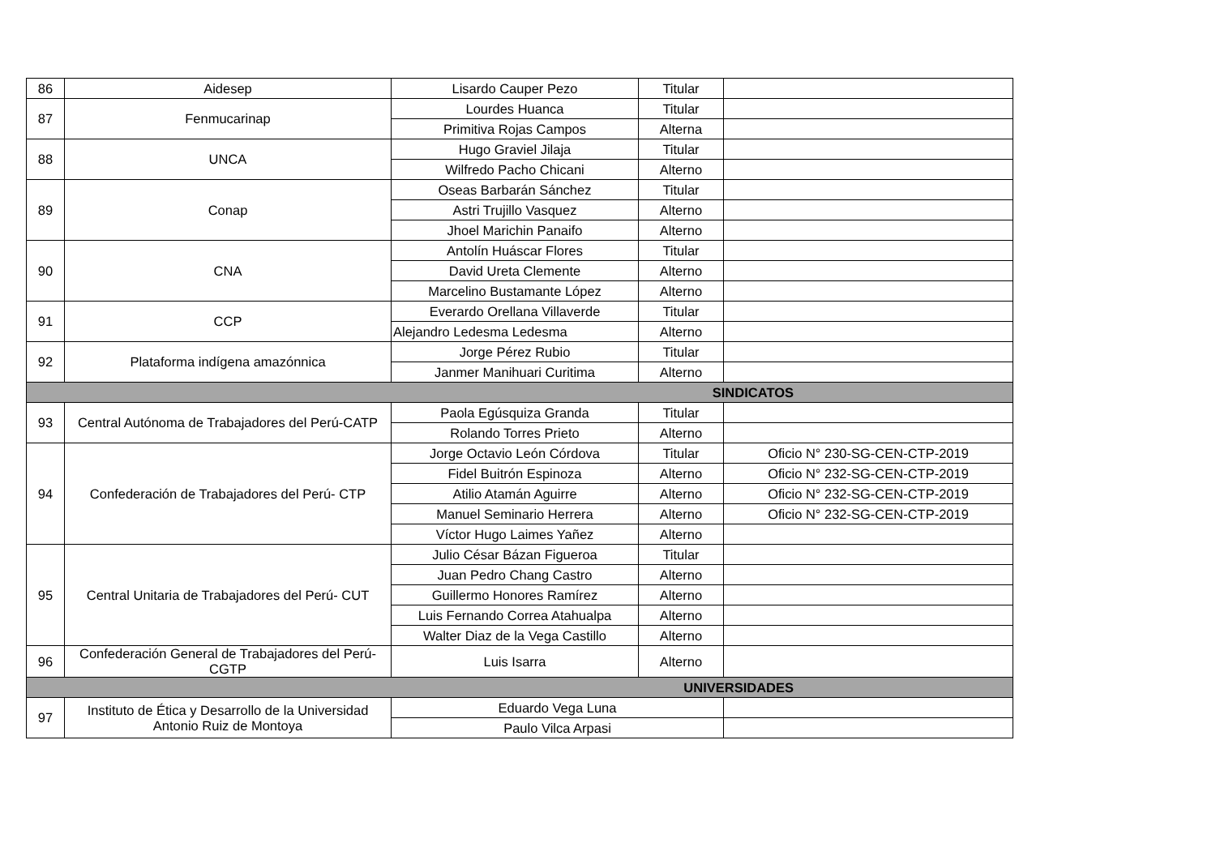| 86 | Aidesep | Lisardo Cauper Pezo | Titular | |
| 87 | Fenmucarinap | Lourdes Huanca | Titular | |
| | | Primitiva Rojas Campos | Alterna | |
| 88 | UNCA | Hugo Graviel Jilaja | Titular | |
| | | Wilfredo Pacho Chicani | Alterno | |
| 89 | Conap | Oseas Barbarán Sánchez | Titular | |
| | | Astri Trujillo Vasquez | Alterno | |
| | | Jhoel Marichin Panaifo | Alterno | |
| 90 | CNA | Antolín Huáscar Flores | Titular | |
| | | David Ureta Clemente | Alterno | |
| | | Marcelino Bustamante López | Alterno | |
| 91 | CCP | Everardo Orellana Villaverde | Titular | |
| | | Alejandro Ledesma Ledesma | Alterno | |
| 92 | Plataforma indígena amazónnica | Jorge Pérez Rubio | Titular | |
| | | Janmer Manihuari Curitima | Alterno | |
| SINDICATOS | | | | |
| 93 | Central Autónoma de Trabajadores del Perú-CATP | Paola Egúsquiza Granda | Titular | |
| | | Rolando Torres Prieto | Alterno | |
| 94 | Confederación de Trabajadores del Perú- CTP | Jorge Octavio León Córdova | Titular | Oficio N° 230-SG-CEN-CTP-2019 |
| | | Fidel Buitrón Espinoza | Alterno | Oficio N° 232-SG-CEN-CTP-2019 |
| | | Atilio Atamán Aguirre | Alterno | Oficio N° 232-SG-CEN-CTP-2019 |
| | | Manuel Seminario Herrera | Alterno | Oficio N° 232-SG-CEN-CTP-2019 |
| | | Víctor Hugo Laimes Yañez | Alterno | |
| 95 | Central Unitaria de Trabajadores del Perú- CUT | Julio César Bázan Figueroa | Titular | |
| | | Juan Pedro Chang Castro | Alterno | |
| | | Guillermo Honores Ramírez | Alterno | |
| | | Luis Fernando Correa Atahualpa | Alterno | |
| | | Walter Diaz de la Vega Castillo | Alterno | |
| 96 | Confederación General de Trabajadores del Perú-CGTP | Luis Isarra | Alterno | |
| UNIVERSIDADES | | | | |
| 97 | Instituto de Ética y Desarrollo de la Universidad Antonio Ruiz de Montoya | Eduardo Vega Luna | | |
| | | Paulo Vilca Arpasi | | |